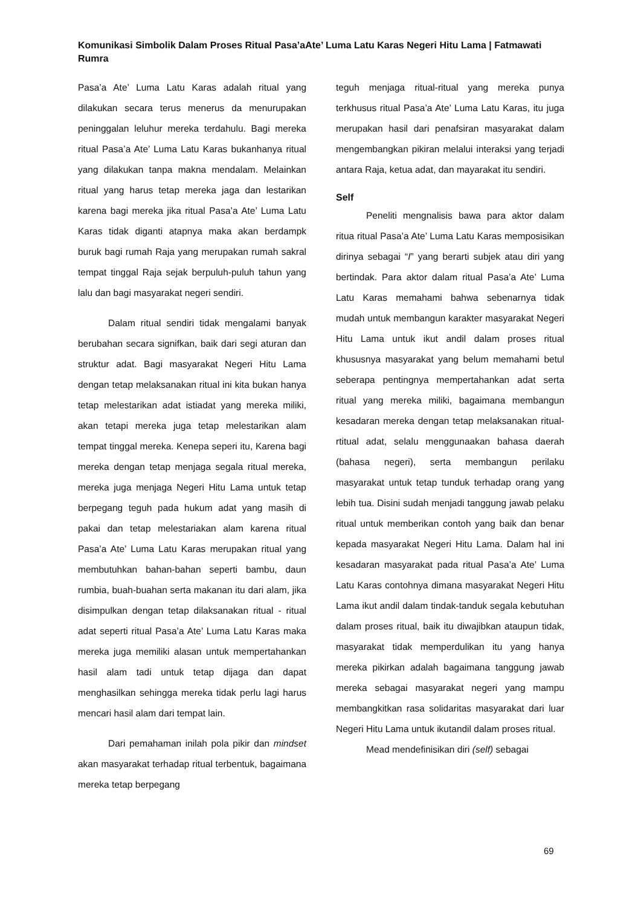Komunikasi Simbolik Dalam Proses Ritual Pasa’aAte’ Luma Latu Karas Negeri Hitu Lama | Fatmawati Rumra
Pasa’a Ate’ Luma Latu Karas adalah ritual yang dilakukan secara terus menerus da menurupakan peninggalan leluhur mereka terdahulu. Bagi mereka ritual Pasa’a Ate’ Luma Latu Karas bukanhanya ritual yang dilakukan tanpa makna mendalam. Melainkan ritual yang harus tetap mereka jaga dan lestarikan karena bagi mereka jika ritual Pasa’a Ate’ Luma Latu Karas tidak diganti atapnya maka akan berdampk buruk bagi rumah Raja yang merupakan rumah sakral tempat tinggal Raja sejak berpuluh-puluh tahun yang lalu dan bagi masyarakat negeri sendiri.
Dalam ritual sendiri tidak mengalami banyak berubahan secara signifkan, baik dari segi aturan dan struktur adat. Bagi masyarakat Negeri Hitu Lama dengan tetap melaksanakan ritual ini kita bukan hanya tetap melestarikan adat istiadat yang mereka miliki, akan tetapi mereka juga tetap melestarikan alam tempat tinggal mereka. Kenepa seperi itu, Karena bagi mereka dengan tetap menjaga segala ritual mereka, mereka juga menjaga Negeri Hitu Lama untuk tetap berpegang teguh pada hukum adat yang masih di pakai dan tetap melestariakan alam karena ritual Pasa’a Ate’ Luma Latu Karas merupakan ritual yang membutuhkan bahan-bahan seperti bambu, daun rumbia, buah-buahan serta makanan itu dari alam, jika disimpulkan dengan tetap dilaksanakan ritual - ritual adat seperti ritual Pasa’a Ate’ Luma Latu Karas maka mereka juga memiliki alasan untuk mempertahankan hasil alam tadi untuk tetap dijaga dan dapat menghasilkan sehingga mereka tidak perlu lagi harus mencari hasil alam dari tempat lain.
Dari pemahaman inilah pola pikir dan mindset akan masyarakat terhadap ritual terbentuk, bagaimana mereka tetap berpegang
teguh menjaga ritual-ritual yang mereka punya terkhusus ritual Pasa’a Ate’ Luma Latu Karas, itu juga merupakan hasil dari penafsiran masyarakat dalam mengembangkan pikiran melalui interaksi yang terjadi antara Raja, ketua adat, dan mayarakat itu sendiri.
Self
Peneliti mengnalisis bawa para aktor dalam ritua ritual Pasa’a Ate’ Luma Latu Karas memposisikan dirinya sebagai “I” yang berarti subjek atau diri yang bertindak. Para aktor dalam ritual Pasa’a Ate’ Luma Latu Karas memahami bahwa sebenarnya tidak mudah untuk membangun karakter masyarakat Negeri Hitu Lama untuk ikut andil dalam proses ritual khususnya masyarakat yang belum memahami betul seberapa pentingnya mempertahankan adat serta ritual yang mereka miliki, bagaimana membangun kesadaran mereka dengan tetap melaksanakan ritual-rtitual adat, selalu menggunaakan bahasa daerah (bahasa negeri), serta membangun perilaku masyarakat untuk tetap tunduk terhadap orang yang lebih tua. Disini sudah menjadi tanggung jawab pelaku ritual untuk memberikan contoh yang baik dan benar kepada masyarakat Negeri Hitu Lama. Dalam hal ini kesadaran masyarakat pada ritual Pasa’a Ate’ Luma Latu Karas contohnya dimana masyarakat Negeri Hitu Lama ikut andil dalam tindak-tanduk segala kebutuhan dalam proses ritual, baik itu diwajibkan ataupun tidak, masyarakat tidak memperdulikan itu yang hanya mereka pikirkan adalah bagaimana tanggung jawab mereka sebagai masyarakat negeri yang mampu membangkitkan rasa solidaritas masyarakat dari luar Negeri Hitu Lama untuk ikutandil dalam proses ritual.
Mead mendefinisikan diri (self) sebagai
69